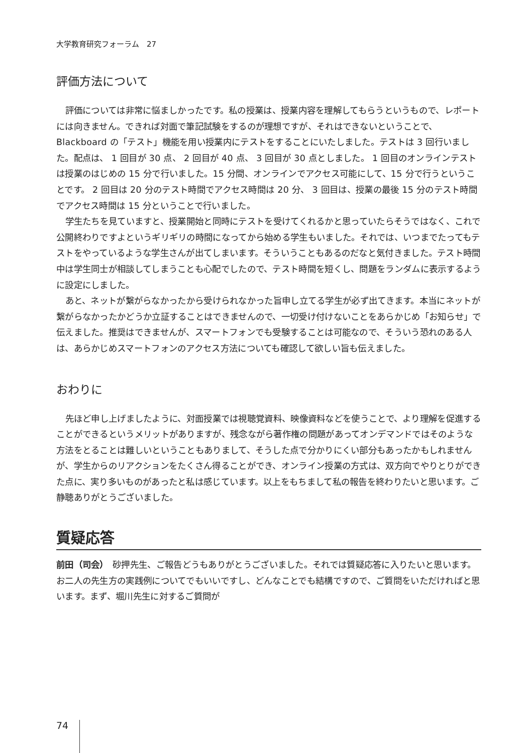大学教育研究フォーラム　27
評価方法について
評価については非常に悩ましかったです。私の授業は、授業内容を理解してもらうというもので、レポートには向きません。できれば対面で筆記試験をするのが理想ですが、それはできないということで、Blackboard の「テスト」機能を用い授業内にテストをすることにいたしました。テストは 3 回行いました。配点は、 1 回目が 30 点、 2 回目が 40 点、 3 回目が 30 点としました。 1 回目のオンラインテストは授業のはじめの 15 分で行いました。15 分間、オンラインでアクセス可能にして、15 分で行うということです。 2 回目は 20 分のテスト時間でアクセス時間は 20 分、 3 回目は、授業の最後 15 分のテスト時間でアクセス時間は 15 分ということで行いました。
学生たちを見ていますと、授業開始と同時にテストを受けてくれるかと思っていたらそうではなく、これで公開終わりですよというギリギリの時間になってから始める学生もいました。それでは、いつまでたってもテストをやっているような学生さんが出てしまいます。そういうこともあるのだなと気付きました。テスト時間中は学生同士が相談してしまうことも心配でしたので、テスト時間を短くし、問題をランダムに表示するように設定にしました。
あと、ネットが繋がらなかったから受けられなかった旨申し立てる学生が必ず出てきます。本当にネットが繋がらなかったかどうか立証することはできませんので、一切受け付けないことをあらかじめ「お知らせ」で伝えました。推奨はできませんが、スマートフォンでも受験することは可能なので、そういう恐れのある人は、あらかじめスマートフォンのアクセス方法についても確認して欲しい旨も伝えました。
おわりに
先ほど申し上げましたように、対面授業では視聴覚資料、映像資料などを使うことで、より理解を促進することができるというメリットがありますが、残念ながら著作権の問題があってオンデマンドではそのような方法をとることは難しいということもありまして、そうした点で分かりにくい部分もあったかもしれませんが、学生からのリアクションをたくさん得ることができ、オンライン授業の方式は、双方向でやりとりができた点に、実り多いものがあったと私は感じています。以上をもちまして私の報告を終わりたいと思います。ご静聴ありがとうございました。
質疑応答
前田（司会）　砂押先生、ご報告どうもありがとうございました。それでは質疑応答に入りたいと思います。お二人の先生方の実践例についてでもいいですし、どんなことでも結構ですので、ご質問をいただければと思います。まず、堀川先生に対するご質問が
74